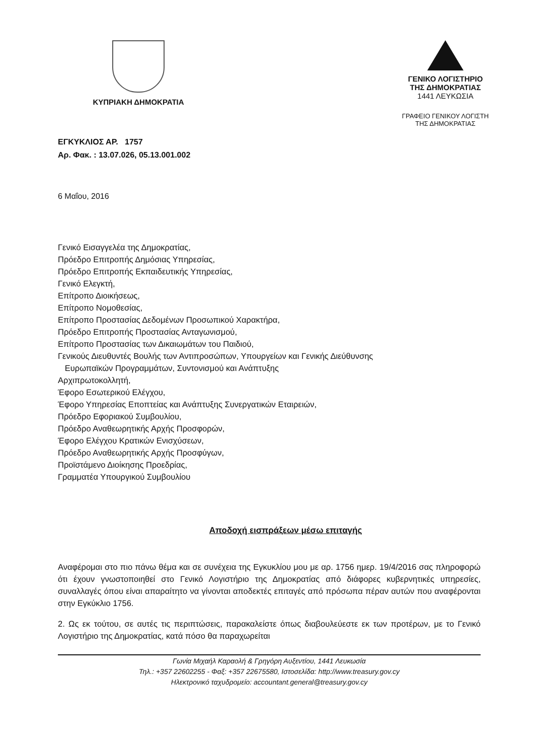ΚΥΠΡΙΑΚΗ ΔΗΜΟΚΡΑΤΙΑ ΓΕΝΙΚΟ ΛΟΓΙΣΤΗΡΙΟ
ΤΗΣ ΔΗΜΟΚΡΑΤΙΑΣ
1441 ΛΕΥΚΩΣΙΑ
ΓΡΑΦΕΙΟ ΓΕΝΙΚΟΥ ΛΟΓΙΣΤΗ
ΤΗΣ ΔΗΜΟΚΡΑΤΙΑΣ
ΕΓΚΥΚΛΙΟΣ ΑΡ. 1757
Αρ. Φακ. : 13.07.026, 05.13.001.002
6 Μαΐου, 2016
Γενικό Εισαγγελέα της Δημοκρατίας,
Πρόεδρο Επιτροπής Δημόσιας Υπηρεσίας,
Πρόεδρο Επιτροπής Εκπαιδευτικής Υπηρεσίας,
Γενικό Ελεγκτή,
Επίτροπο Διοικήσεως,
Επίτροπο Νομοθεσίας,
Επίτροπο Προστασίας Δεδομένων Προσωπικού Χαρακτήρα,
Πρόεδρο Επιτροπής Προστασίας Ανταγωνισμού,
Επίτροπο Προστασίας των Δικαιωμάτων του Παιδιού,
Γενικούς Διευθυντές Βουλής των Αντιπροσώπων, Υπουργείων και Γενικής Διεύθυνσης
Ευρωπαϊκών Προγραμμάτων, Συντονισμού και Ανάπτυξης
Αρχιπρωτοκολλητή,
Έφορο Εσωτερικού Ελέγχου,
Έφορο Υπηρεσίας Εποπτείας και Ανάπτυξης Συνεργατικών Εταιρειών,
Πρόεδρο Εφοριακού Συμβουλίου,
Πρόεδρο Αναθεωρητικής Αρχής Προσφορών,
Έφορο Ελέγχου Κρατικών Ενισχύσεων,
Πρόεδρο Αναθεωρητικής Αρχής Προσφύγων,
Προϊστάμενο Διοίκησης Προεδρίας,
Γραμματέα Υπουργικού Συμβουλίου
Αποδοχή εισπράξεων μέσω επιταγής
Αναφέρομαι στο πιο πάνω θέμα και σε συνέχεια της Εγκυκλίου μου με αρ. 1756 ημερ. 19/4/2016 σας πληροφορώ ότι έχουν γνωστοποιηθεί στο Γενικό Λογιστήριο της Δημοκρατίας από διάφορες κυβερνητικές υπηρεσίες, συναλλαγές όπου είναι απαραίτητο να γίνονται αποδεκτές επιταγές από πρόσωπα πέραν αυτών που αναφέρονται στην Εγκύκλιο 1756.
2. Ως εκ τούτου, σε αυτές τις περιπτώσεις, παρακαλείστε όπως διαβουλεύεστε εκ των προτέρων, με το Γενικό Λογιστήριο της Δημοκρατίας, κατά πόσο θα παραχωρείται
Γωνία Μιχαήλ Καραολή & Γρηγόρη Αυξεντίου, 1441 Λευκωσία
Τηλ.: +357 22602255 - Φαξ: +357 22675580, Ιστοσελίδα: http://www.treasury.gov.cy
Ηλεκτρονικό ταχυδρομείο: accountant.general@treasury.gov.cy